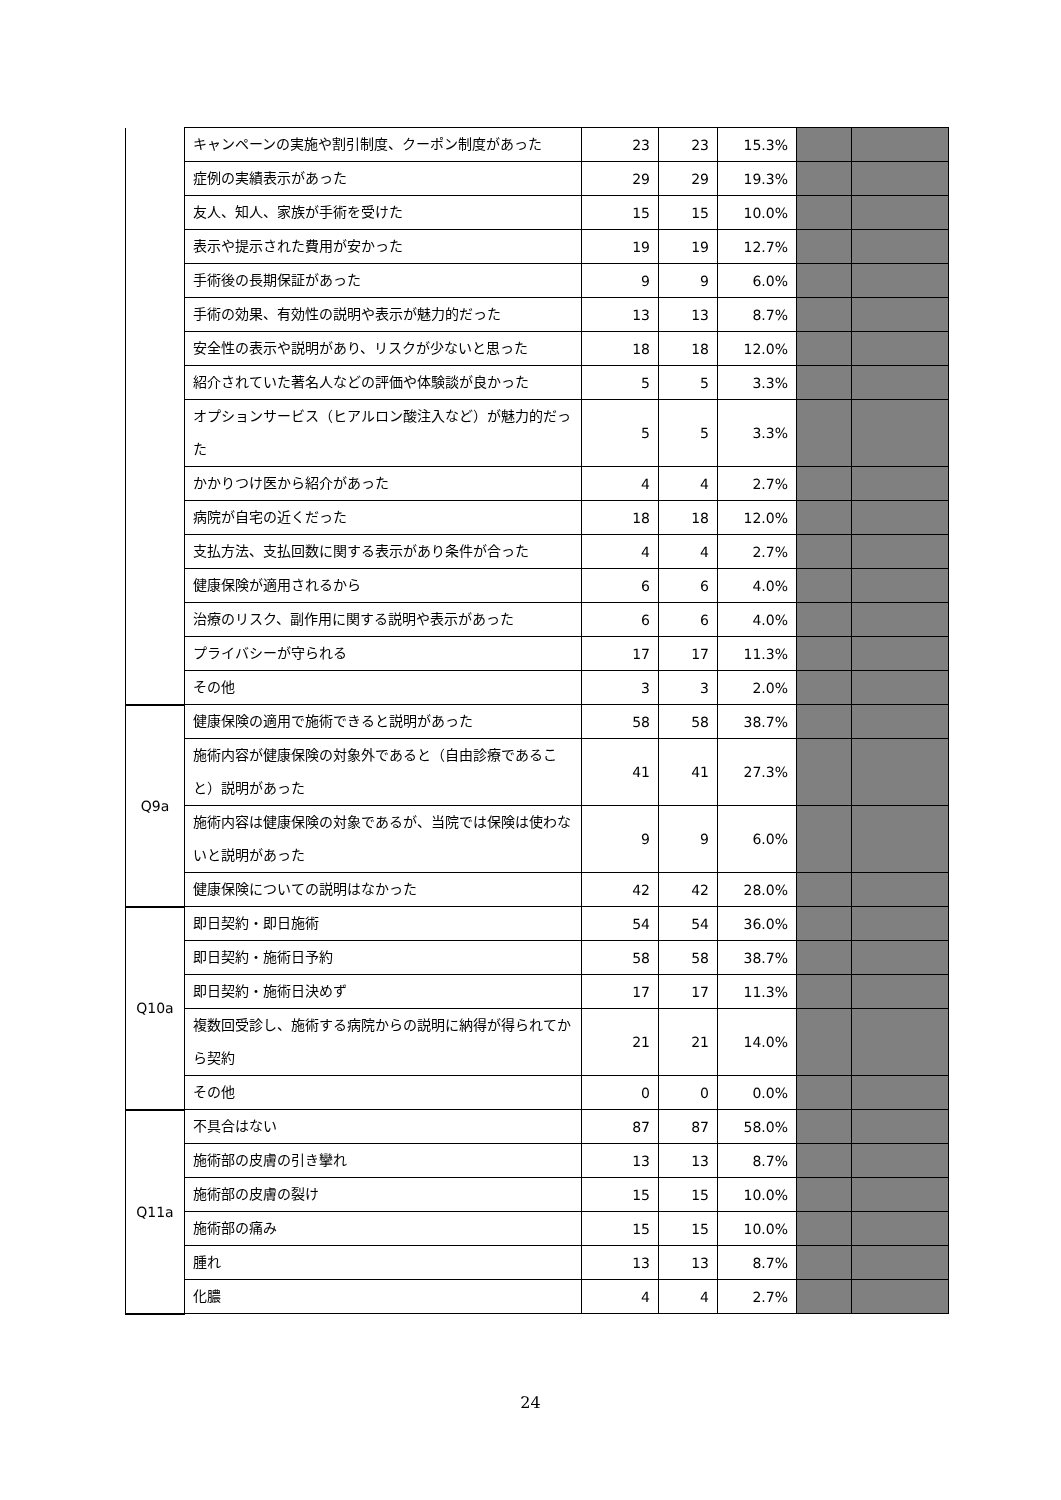| | キャンペーンの実施や割引制度、クーポン制度があった | 23 | 23 | 15.3% | | |
| | 症例の実績表示があった | 29 | 29 | 19.3% | | |
| | 友人、知人、家族が手術を受けた | 15 | 15 | 10.0% | | |
| | 表示や提示された費用が安かった | 19 | 19 | 12.7% | | |
| | 手術後の長期保証があった | 9 | 9 | 6.0% | | |
| | 手術の効果、有効性の説明や表示が魅力的だった | 13 | 13 | 8.7% | | |
| | 安全性の表示や説明があり、リスクが少ないと思った | 18 | 18 | 12.0% | | |
| | 紹介されていた著名人などの評価や体験談が良かった | 5 | 5 | 3.3% | | |
| | オプションサービス（ヒアルロン酸注入など）が魅力的だった | 5 | 5 | 3.3% | | |
| | かかりつけ医から紹介があった | 4 | 4 | 2.7% | | |
| | 病院が自宅の近くだった | 18 | 18 | 12.0% | | |
| | 支払方法、支払回数に関する表示があり条件が合った | 4 | 4 | 2.7% | | |
| | 健康保険が適用されるから | 6 | 6 | 4.0% | | |
| | 治療のリスク、副作用に関する説明や表示があった | 6 | 6 | 4.0% | | |
| | プライバシーが守られる | 17 | 17 | 11.3% | | |
| | その他 | 3 | 3 | 2.0% | | |
| Q9a | 健康保険の適用で施術できると説明があった | 58 | 58 | 38.7% | | |
| | 施術内容が健康保険の対象外であると（自由診療であること）説明があった | 41 | 41 | 27.3% | | |
| | 施術内容は健康保険の対象であるが、当院では保険は使わないと説明があった | 9 | 9 | 6.0% | | |
| | 健康保険についての説明はなかった | 42 | 42 | 28.0% | | |
| Q10a | 即日契約・即日施術 | 54 | 54 | 36.0% | | |
| | 即日契約・施術日予約 | 58 | 58 | 38.7% | | |
| | 即日契約・施術日決めず | 17 | 17 | 11.3% | | |
| | 複数回受診し、施術する病院からの説明に納得が得られてから契約 | 21 | 21 | 14.0% | | |
| | その他 | 0 | 0 | 0.0% | | |
| Q11a | 不具合はない | 87 | 87 | 58.0% | | |
| | 施術部の皮膚の引き攣れ | 13 | 13 | 8.7% | | |
| | 施術部の皮膚の裂け | 15 | 15 | 10.0% | | |
| | 施術部の痛み | 15 | 15 | 10.0% | | |
| | 腫れ | 13 | 13 | 8.7% | | |
| | 化膿 | 4 | 4 | 2.7% | | |
24